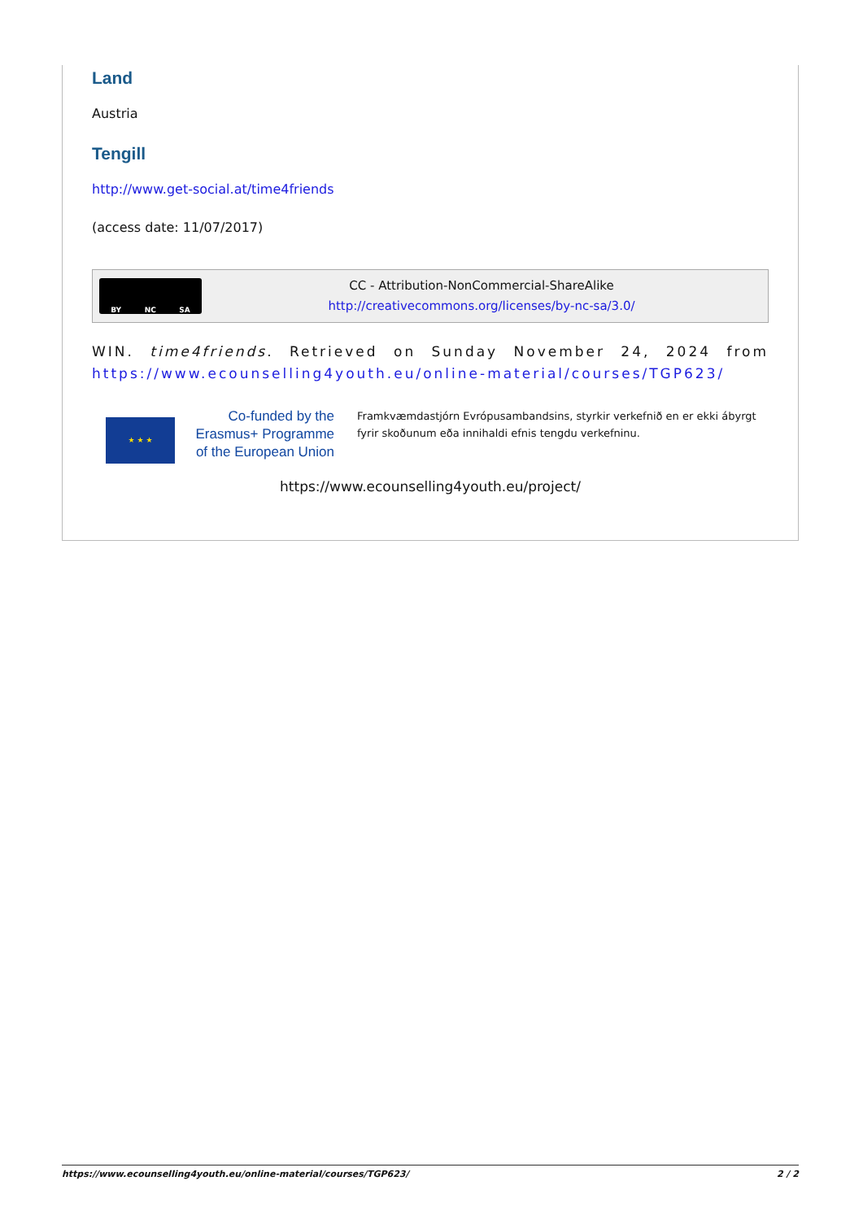Land
Austria
Tengill
http://www.get-social.at/time4friends
(access date: 11/07/2017)
BY NC SA
CC - Attribution-NonCommercial-ShareAlike
http://creativecommons.org/licenses/by-nc-sa/3.0/
WIN. time4friends. Retrieved on Sunday November 24, 2024 from https://www.ecounselling4youth.eu/online-material/courses/TGP623/
★ ★ ★
Co-funded by the Erasmus+ Programme of the European Union
Framkvæmdastjórn Evrópusambandsins, styrkir verkefnið en er ekki ábyrgt fyrir skoðunum eða innihaldi efnis tengdu verkefninu.
https://www.ecounselling4youth.eu/project/
https://www.ecounselling4youth.eu/online-material/courses/TGP623/ 2 / 2